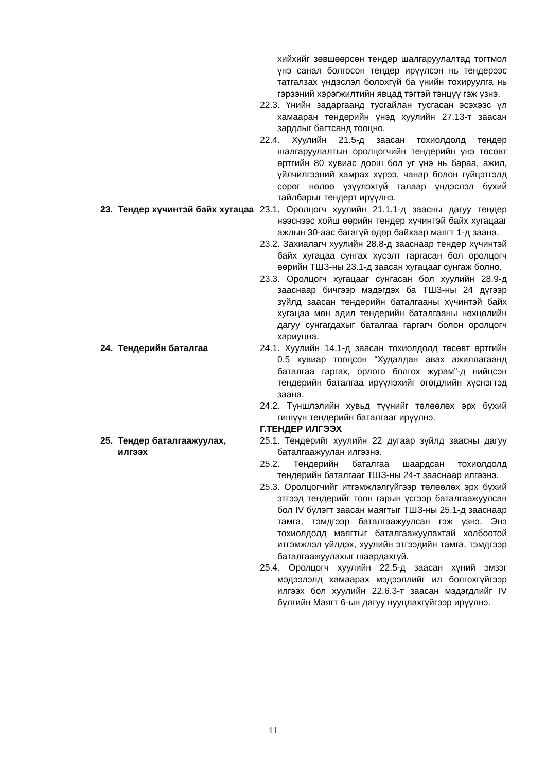хийхийг зөвшөөрсөн тендер шалгаруулалтад тогтмол үнэ санал болгосон тендер ирүүлсэн нь тендерээс татгалзах үндэслэл болохгүй ба үнийн тохируулга нь гэрээний хэрэгжилтийн явцад тэгтэй тэнцүү гэж үзнэ.
22.3. Үнийн задаргаанд тусгайлан тусгасан эсэхээс үл хамааран тендерийн үнэд хуулийн 27.13-т заасан зардлыг багтсанд тооцно.
22.4. Хуулийн 21.5-д заасан тохиолдолд тендер шалгаруулалтын оролцогчийн тендерийн үнэ төсөвт өртгийн 80 хувиас доош бол уг үнэ нь бараа, ажил, үйлчилгээний хамрах хүрээ, чанар болон гүйцэтгэлд сөрөг нөлөө үзүүлэхгүй талаар үндэслэл бүхий тайлбарыг тендерт ирүүлнэ.
23. Тендер хүчинтэй байх хугацаа
23.1. Оролцогч хуулийн 21.1.1-д заасны дагуу тендер нээснээс хойш өөрийн тендер хүчинтэй байх хугацааг ажлын 30-аас багагүй өдөр байхаар маягт 1-д заана.
23.2. Захиалагч хуулийн 28.8-д зааснаар тендер хүчинтэй байх хугацаа сунгах хүсэлт гаргасан бол оролцогч өөрийн ТШЗ-ны 23.1-д заасан хугацааг сунгаж болно.
23.3. Оролцогч хугацааг сунгасан бол хуулийн 28.9-д зааснаар бичгээр мэдэгдэх ба ТШЗ-ны 24 дүгээр зүйлд заасан тендерийн баталгааны хүчинтэй байх хугацаа мөн адил тендерийн баталгааны нөхцөлийн дагуу сунгагдахыг баталгаа гаргагч болон оролцогч хариуцна.
24. Тендерийн баталгаа 24.1. Хуулийн 14.1-д заасан тохиолдолд төсөвт өртгийн 0.5 хувиар тооцсон “Худалдан авах ажиллагаанд баталгаа гаргах, орлого болгох журам”-д нийцсэн тендерийн баталгаа ирүүлэхийг өгөгдлийн хүснэгтэд заана.
24.2. Түншлэлийн хувьд түүнийг төлөөлөх эрх бүхий гишүүн тендерийн баталгааг ирүүлнэ.
Г.ТЕНДЕР ИЛГЭЭХ
25. Тендер баталгаажуулах, илгээх
25.1. Тендерийг хуулийн 22 дугаар зүйлд заасны дагуу баталгаажуулан илгээнэ.
25.2. Тендерийн баталгаа шаардсан тохиолдолд тендерийн баталгааг ТШЗ-ны 24-т зааснаар илгээнэ.
25.3. Оролцогчийг итгэмжлэлгүйгээр төлөөлөх эрх бүхий этгээд тендерийг тоон гарын үсгээр баталгаажуулсан бол IV бүлэгт заасан маягтыг ТШЗ-ны 25.1-д зааснаар тамга, тэмдгээр баталгаажуулсан гэж үзнэ. Энэ тохиолдолд маягтыг баталгаажуулахтай холбоотой итгэмжлэл үйлдэх, хуулийн этгээдийн тамга, тэмдгээр баталгаажуулахыг шаардахгүй.
25.4. Оролцогч хуулийн 22.5-д заасан хүний эмзэг мэдээлэлд хамаарах мэдээллийг ил болгохгүйгээр илгээх бол хуулийн 22.6.3-т заасан мэдэгдлийг IV бүлгийн Маягт 6-ын дагуу нууцлахгүйгээр ирүүлнэ.
11